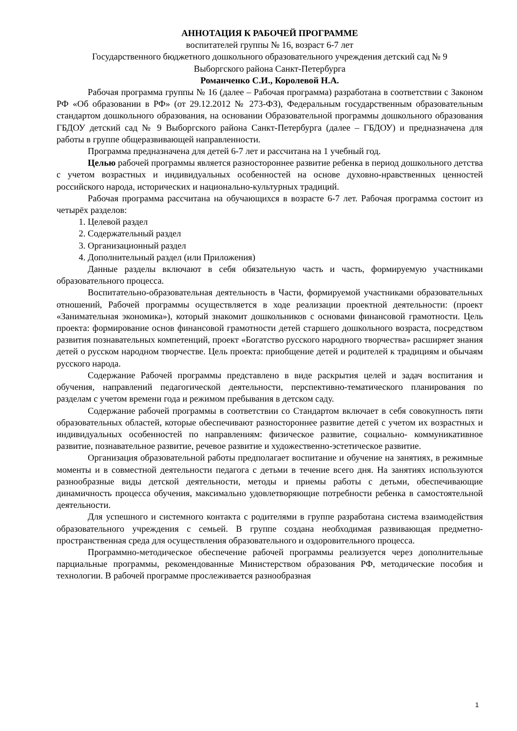АННОТАЦИЯ К РАБОЧЕЙ ПРОГРАММЕ
воспитателей группы № 16, возраст 6-7 лет
Государственного бюджетного дошкольного образовательного учреждения детский сад № 9
Выборгского района Санкт-Петербурга
Романченко С.И., Королевой Н.А.
Рабочая программа группы № 16 (далее – Рабочая программа) разработана в соответствии с Законом РФ «Об образовании в РФ» (от 29.12.2012 № 273-ФЗ), Федеральным государственным образовательным стандартом дошкольного образования, на основании Образовательной программы дошкольного образования ГБДОУ детский сад № 9 Выборгского района Санкт-Петербурга (далее – ГБДОУ) и предназначена для работы в группе общеразвивающей направленности.
Программа предназначена для детей 6-7 лет и рассчитана на 1 учебный год.
Целью рабочей программы является разностороннее развитие ребенка в период дошкольного детства с учетом возрастных и индивидуальных особенностей на основе духовно-нравственных ценностей российского народа, исторических и национально-культурных традиций.
Рабочая программа рассчитана на обучающихся в возрасте 6-7 лет. Рабочая программа состоит из четырёх разделов:
1. Целевой раздел
2. Содержательный раздел
3. Организационный раздел
4. Дополнительный раздел (или Приложения)
Данные разделы включают в себя обязательную часть и часть, формируемую участниками образовательного процесса.
Воспитательно-образовательная деятельность в Части, формируемой участниками образовательных отношений, Рабочей программы осуществляется в ходе реализации проектной деятельности: (проект «Занимательная экономика»), который знакомит дошкольников с основами финансовой грамотности. Цель проекта: формирование основ финансовой грамотности детей старшего дошкольного возраста, посредством развития познавательных компетенций, проект «Богатство русского народного творчества» расширяет знания детей о русском народном творчестве. Цель проекта: приобщение детей и родителей к традициям и обычаям русского народа.
Содержание Рабочей программы представлено в виде раскрытия целей и задач воспитания и обучения, направлений педагогической деятельности, перспективно-тематического планирования по разделам с учетом времени года и режимом пребывания в детском саду.
Содержание рабочей программы в соответствии со Стандартом включает в себя совокупность пяти образовательных областей, которые обеспечивают разностороннее развитие детей с учетом их возрастных и индивидуальных особенностей по направлениям: физическое развитие, социально- коммуникативное развитие, познавательное развитие, речевое развитие и художественно-эстетическое развитие.
Организация образовательной работы предполагает воспитание и обучение на занятиях, в режимные моменты и в совместной деятельности педагога с детьми в течение всего дня. На занятиях используются разнообразные виды детской деятельности, методы и приемы работы с детьми, обеспечивающие динамичность процесса обучения, максимально удовлетворяющие потребности ребенка в самостоятельной деятельности.
Для успешного и системного контакта с родителями в группе разработана система взаимодействия образовательного учреждения с семьей. В группе создана необходимая развивающая предметно-пространственная среда для осуществления образовательного и оздоровительного процесса.
Программно-методическое обеспечение рабочей программы реализуется через дополнительные парциальные программы, рекомендованные Министерством образования РФ, методические пособия и технологии. В рабочей программе прослеживается разнообразная
1